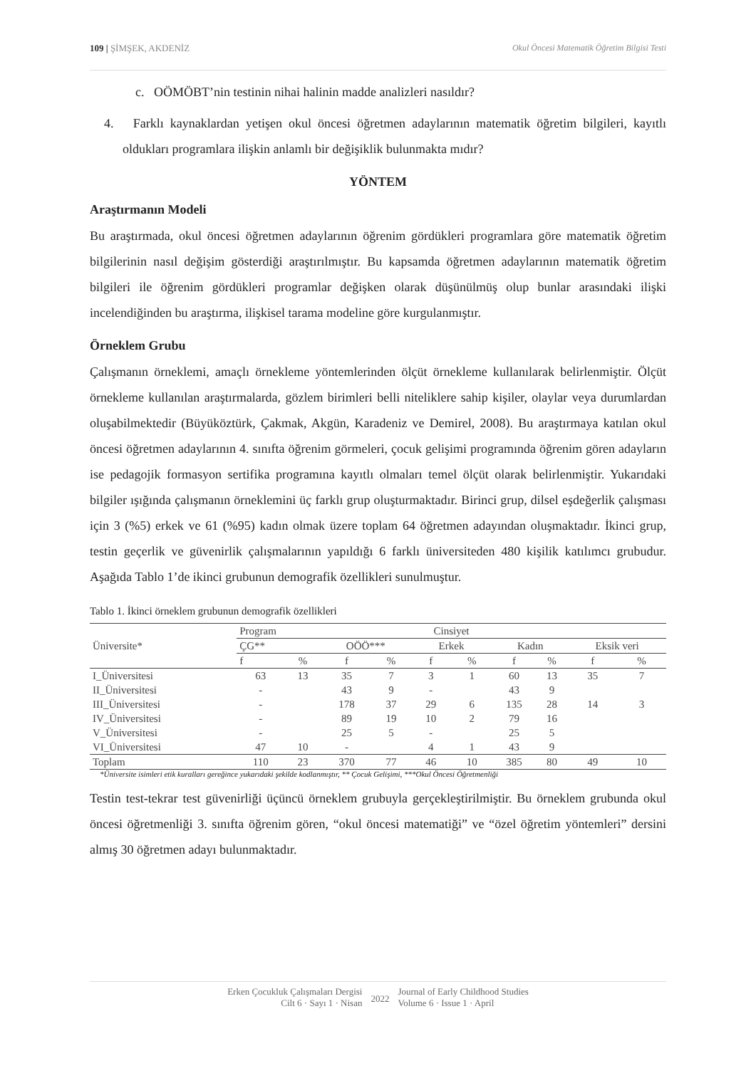109 | ŞİMŞEK, AKDENİZ Okul Öncesi Matematik Öğretim Bilgisi Testi
c. OÖMÖBT’nin testinin nihai halinin madde analizleri nasıldır?
4. Farklı kaynaklardan yetişen okul öncesi öğretmen adaylarının matematik öğretim bilgileri, kayıtlı oldukları programlara ilişkin anlamlı bir değişiklik bulunmakta mıdır?
YÖNTEM
Araştırmanın Modeli
Bu araştırmada, okul öncesi öğretmen adaylarının öğrenim gördükleri programlara göre matematik öğretim bilgilerinin nasıl değişim gösterdiği araştırılmıştır. Bu kapsamda öğretmen adaylarının matematik öğretim bilgileri ile öğrenim gördükleri programlar değişken olarak düşünülmüş olup bunlar arasındaki ilişki incelendiğinden bu araştırma, ilişkisel tarama modeline göre kurgulanmıştır.
Örneklem Grubu
Çalışmanın örneklemi, amaçlı örnekleme yöntemlerinden ölçüt örnekleme kullanılarak belirlenmiştir. Ölçüt örnekleme kullanılan araştırmalarda, gözlem birimleri belli niteliklere sahip kişiler, olaylar veya durumlardan oluşabilmektedir (Büyüköztürk, Çakmak, Akgün, Karadeniz ve Demirel, 2008). Bu araştırmaya katılan okul öncesi öğretmen adaylarının 4. sınıfta öğrenim görmeleri, çocuk gelişimi programında öğrenim gören adayların ise pedagojik formasyon sertifika programına kayıtlı olmaları temel ölçüt olarak belirlenmiştir. Yukarıdaki bilgiler ışığında çalışmanın örneklemini üç farklı grup oluşturmaktadır. Birinci grup, dilsel eşdeğerlik çalışması için 3 (%5) erkek ve 61 (%95) kadın olmak üzere toplam 64 öğretmen adayından oluşmaktadır. İkinci grup, testin geçerlik ve güvenirlik çalışmalarının yapıldığı 6 farklı üniversiteden 480 kişilik katılımcı grubudur. Aşağıda Tablo 1’de ikinci grubunun demografik özellikleri sunulmuştur.
Tablo 1. İkinci örneklem grubunun demografik özellikleri
| Üniversite* | Program | | | | Cinsiyet | | | | | |
| --- | --- | --- | --- | --- | --- | --- | --- | --- | --- | --- |
| | ÇG** | | OÖÖ*** | | Erkek | | Kadın | | Eksik veri | |
| | f | % | f | % | f | % | f | % | f | % |
| I_Üniversitesi | 63 | 13 | 35 | 7 | 3 | 1 | 60 | 13 | 35 | 7 |
| II_Üniversitesi | - | | 43 | 9 | - | | 43 | 9 | | |
| III_Üniversitesi | - | | 178 | 37 | 29 | 6 | 135 | 28 | 14 | 3 |
| IV_Üniversitesi | - | | 89 | 19 | 10 | 2 | 79 | 16 | | |
| V_Üniversitesi | - | | 25 | 5 | - | | 25 | 5 | | |
| VI_Üniversitesi | 47 | 10 | - | | 4 | 1 | 43 | 9 | | |
| Toplam | 110 | 23 | 370 | 77 | 46 | 10 | 385 | 80 | 49 | 10 |
*Üniversite isimleri etik kuralları gereğince yukarıdaki şekilde kodlanmıştır, ** Çocuk Gelişimi, ***Okul Öncesi Öğretmenliği
Testin test-tekrar test güvenirliği üçüncü örneklem grubuyla gerçekleştirilmiştir. Bu örneklem grubunda okul öncesi öğretmenliği 3. sınıfta öğrenim gören, “okul öncesi matematiği” ve “özel öğretim yöntemleri” dersini almış 30 öğretmen adayı bulunmaktadır.
Erken Çocukluk Çalışmaları Dergisi
Cilt 6 · Sayı 1 · Nisan
2022
Journal of Early Childhood Studies
Volume 6 · Issue 1 · April